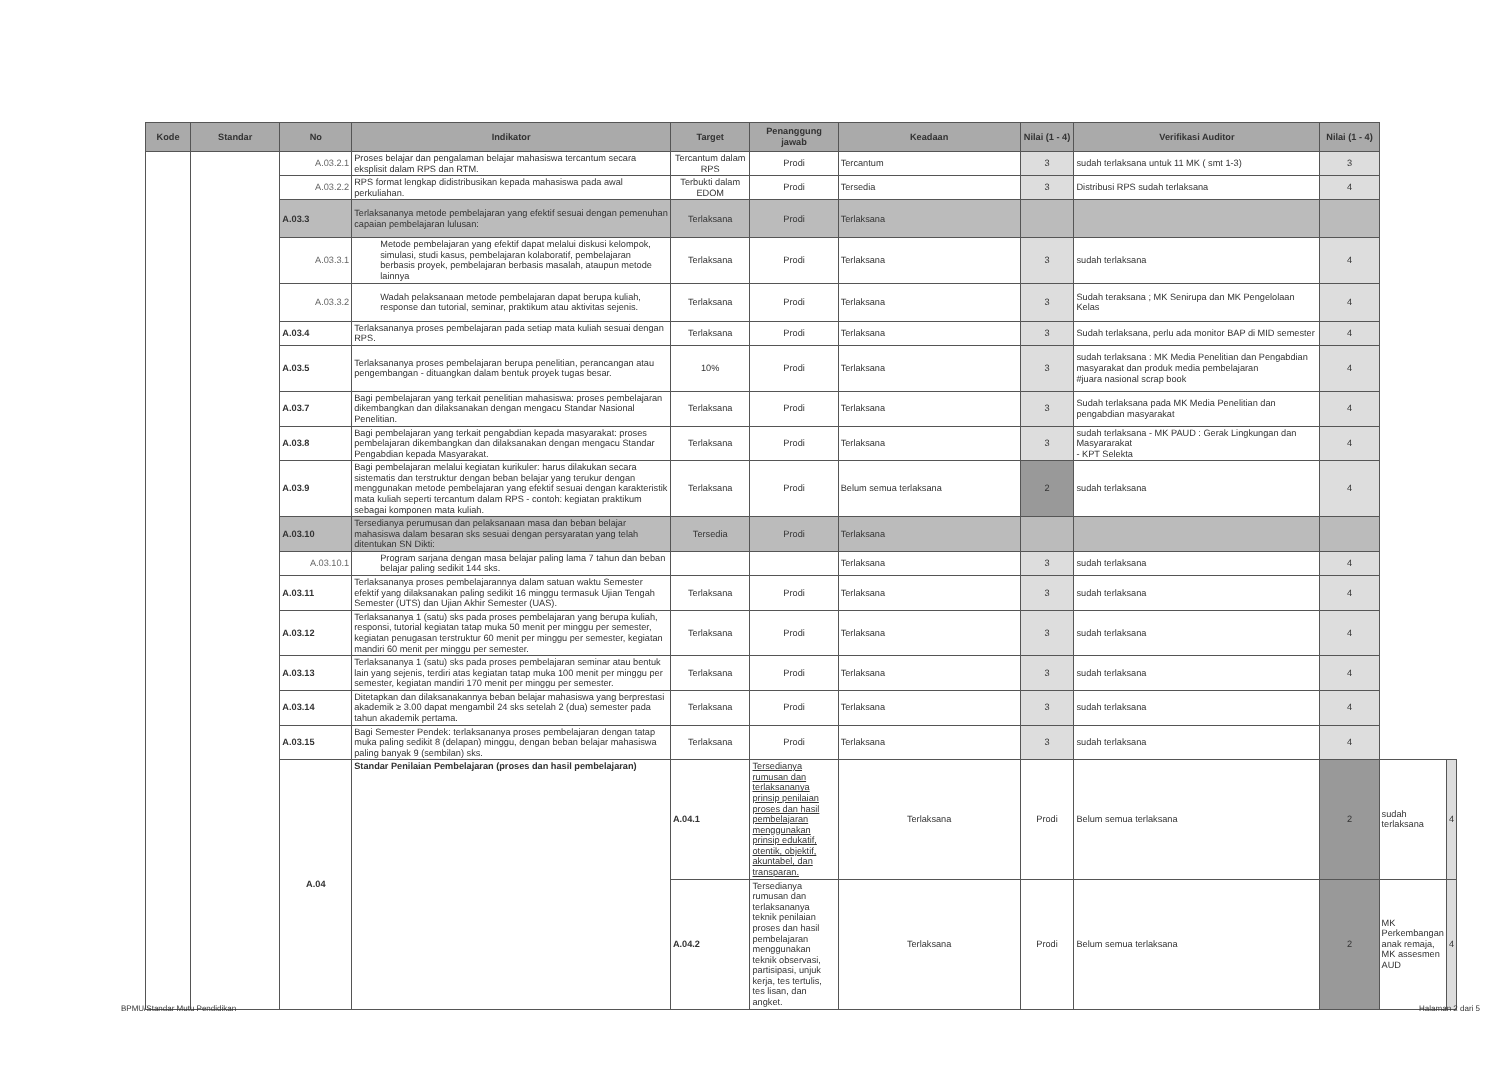| Kode | Standar | No | Indikator | Target | Penanggung jawab | Keadaan | Nilai (1 - 4) | Verifikasi Auditor | Nilai (1 - 4) | | |
| --- | --- | --- | --- | --- | --- | --- | --- | --- | --- | --- | --- |
| | | A.03.2.1 | Proses belajar dan pengalaman belajar mahasiswa tercantum secara eksplisit dalam RPS dan RTM. | Tercantum dalam RPS | Prodi | Tercantum | 3 | sudah terlaksana untuk 11 MK ( smt 1-3) | 3 | | |
| | | A.03.2.2 | RPS format lengkap didistribusikan kepada mahasiswa pada awal perkuliahan. | Terbukti dalam EDOM | Prodi | Tersedia | 3 | Distribusi RPS sudah terlaksana | 4 | | |
| | | A.03.3 | Terlaksananya metode pembelajaran yang efektif sesuai dengan pemenuhan capaian pembelajaran lulusan: | Terlaksana | Prodi | Terlaksana | | | | | |
| | | A.03.3.1 | Metode pembelajaran yang efektif dapat melalui diskusi kelompok, simulasi, studi kasus, pembelajaran kolaboratif, pembelajaran berbasis proyek, pembelajaran berbasis masalah, ataupun metode lainnya | Terlaksana | Prodi | Terlaksana | 3 | sudah terlaksana | 4 | | |
| | | A.03.3.2 | Wadah pelaksanaan metode pembelajaran dapat berupa kuliah, response dan tutorial, seminar, praktikum atau aktivitas sejenis. | Terlaksana | Prodi | Terlaksana | 3 | Sudah teraksana ; MK Senirupa dan MK Pengelolaan Kelas | 4 | | |
| | | A.03.4 | Terlaksananya proses pembelajaran pada setiap mata kuliah sesuai dengan RPS. | Terlaksana | Prodi | Terlaksana | 3 | Sudah terlaksana, perlu ada monitor BAP di MID semester | 4 | | |
| | | A.03.5 | Terlaksananya proses pembelajaran berupa penelitian, perancangan atau pengembangan - dituangkan dalam bentuk proyek tugas besar. | 10% | Prodi | Terlaksana | 3 | sudah terlaksana : MK Media Penelitian dan Pengabdian masyarakat dan produk media pembelajaran #juara nasional scrap book | 4 | | |
| | | A.03.7 | Bagi pembelajaran yang terkait penelitian mahasiswa: proses pembelajaran dikembangkan dan dilaksanakan dengan mengacu Standar Nasional Penelitian. | Terlaksana | Prodi | Terlaksana | 3 | Sudah terlaksana pada MK Media Penelitian dan pengabdian masyarakat | 4 | | |
| | | A.03.8 | Bagi pembelajaran yang terkait pengabdian kepada masyarakat: proses pembelajaran dikembangkan dan dilaksanakan dengan mengacu Standar Pengabdian kepada Masyarakat. | Terlaksana | Prodi | Terlaksana | 3 | sudah terlaksana - MK PAUD : Gerak Lingkungan dan Masyararakat - KPT Selekta | 4 | | |
| | | A.03.9 | Bagi pembelajaran melalui kegiatan kurikuler: harus dilakukan secara sistematis dan terstruktur dengan beban belajar yang terukur dengan menggunakan metode pembelajaran yang efektif sesuai dengan karakteristik mata kuliah seperti tercantum dalam RPS - contoh: kegiatan praktikum sebagai komponen mata kuliah. | Terlaksana | Prodi | Belum semua terlaksana | 2 | sudah terlaksana | 4 | | |
| | | A.03.10 | Tersedianya perumusan dan pelaksanaan masa dan beban belajar mahasiswa dalam besaran sks sesuai dengan persyaratan yang telah ditentukan SN Dikti: | Tersedia | Prodi | Terlaksana | | | | | |
| | | A.03.10.1 | Program sarjana dengan masa belajar paling lama 7 tahun dan beban belajar paling sedikit 144 sks. | | | Terlaksana | 3 | sudah terlaksana | 4 | | |
| | | A.03.11 | Terlaksananya proses pembelajarannya dalam satuan waktu Semester efektif yang dilaksanakan paling sedikit 16 minggu termasuk Ujian Tengah Semester (UTS) dan Ujian Akhir Semester (UAS). | Terlaksana | Prodi | Terlaksana | 3 | sudah terlaksana | 4 | | |
| | | A.03.12 | Terlaksananya 1 (satu) sks pada proses pembelajaran yang berupa kuliah, responsi, tutorial kegiatan tatap muka 50 menit per minggu per semester, kegiatan penugasan terstruktur 60 menit per minggu per semester, kegiatan mandiri 60 menit per minggu per semester. | Terlaksana | Prodi | Terlaksana | 3 | sudah terlaksana | 4 | | |
| | | A.03.13 | Terlaksananya 1 (satu) sks pada proses pembelajaran seminar atau bentuk lain yang sejenis, terdiri atas kegiatan tatap muka 100 menit per minggu per semester, kegiatan mandiri 170 menit per minggu per semester. | Terlaksana | Prodi | Terlaksana | 3 | sudah terlaksana | 4 | | |
| | | A.03.14 | Ditetapkan dan dilaksanakannya beban belajar mahasiswa yang berprestasi akademik ≥ 3.00 dapat mengambil 24 sks setelah 2 (dua) semester pada tahun akademik pertama. | Terlaksana | Prodi | Terlaksana | 3 | sudah terlaksana | 4 | | |
| | | A.03.15 | Bagi Semester Pendek: terlaksananya proses pembelajaran dengan tatap muka paling sedikit 8 (delapan) minggu, dengan beban belajar mahasiswa paling banyak 9 (sembilan) sks. | Terlaksana | Prodi | Terlaksana | 3 | sudah terlaksana | 4 | | |
| | | A.04 | Standar Penilaian Pembelajaran (proses dan hasil pembelajaran) | A.04.1 | Tersedianya rumusan dan terlaksananya prinsip penilaian proses dan hasil pembelajaran menggunakan prinsip edukatif, otentik, objektif, akuntabel, dan transparan. | Terlaksana | Prodi | Belum semua terlaksana | 2 | sudah terlaksana | 4 |
| | | | | A.04.2 | Tersedianya rumusan dan terlaksananya teknik penilaian proses dan hasil pembelajaran menggunakan teknik observasi, partisipasi, unjuk kerja, tes tertulis, tes lisan, dan angket. | Terlaksana | Prodi | Belum semua terlaksana | 2 | MK Perkembangan anak remaja, MK assesmen AUD | 4 |
BPMU/Standar Mutu Pendidikan Halaman 2 dari 5